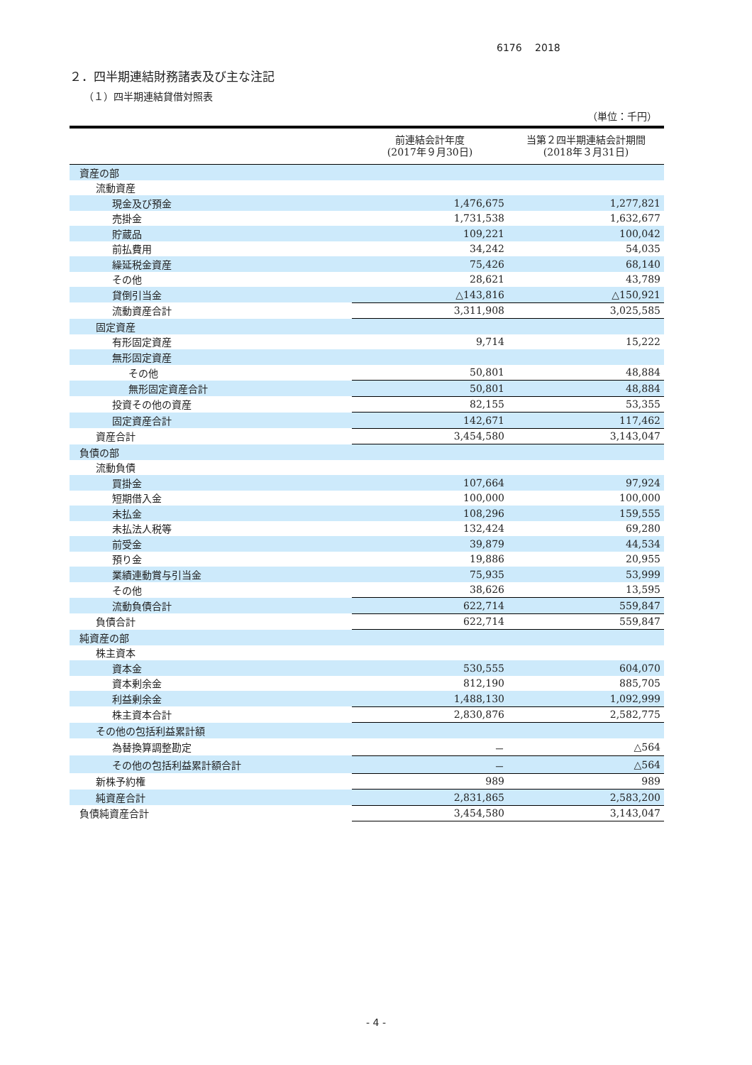6176　 2018
２．四半期連結財務諸表及び主な注記
（１）四半期連結貸借対照表
（単位：千円）
| | 前連結会計年度 (2017年９月30日) | 当第２四半期連結会計期間 (2018年３月31日) |
| --- | --- | --- |
| 資産の部 | | |
| 流動資産 | | |
| 現金及び預金 | 1,476,675 | 1,277,821 |
| 売掛金 | 1,731,538 | 1,632,677 |
| 貯蔵品 | 109,221 | 100,042 |
| 前払費用 | 34,242 | 54,035 |
| 繰延税金資産 | 75,426 | 68,140 |
| その他 | 28,621 | 43,789 |
| 貸倒引当金 | △143,816 | △150,921 |
| 流動資産合計 | 3,311,908 | 3,025,585 |
| 固定資産 | | |
| 有形固定資産 | 9,714 | 15,222 |
| 無形固定資産 | | |
| その他 | 50,801 | 48,884 |
| 無形固定資産合計 | 50,801 | 48,884 |
| 投資その他の資産 | 82,155 | 53,355 |
| 固定資産合計 | 142,671 | 117,462 |
| 資産合計 | 3,454,580 | 3,143,047 |
| 負債の部 | | |
| 流動負債 | | |
| 買掛金 | 107,664 | 97,924 |
| 短期借入金 | 100,000 | 100,000 |
| 未払金 | 108,296 | 159,555 |
| 未払法人税等 | 132,424 | 69,280 |
| 前受金 | 39,879 | 44,534 |
| 預り金 | 19,886 | 20,955 |
| 業績連動賞与引当金 | 75,935 | 53,999 |
| その他 | 38,626 | 13,595 |
| 流動負債合計 | 622,714 | 559,847 |
| 負債合計 | 622,714 | 559,847 |
| 純資産の部 | | |
| 株主資本 | | |
| 資本金 | 530,555 | 604,070 |
| 資本剰余金 | 812,190 | 885,705 |
| 利益剰余金 | 1,488,130 | 1,092,999 |
| 株主資本合計 | 2,830,876 | 2,582,775 |
| その他の包括利益累計額 | | |
| 為替換算調整勘定 | － | △564 |
| その他の包括利益累計額合計 | － | △564 |
| 新株予約権 | 989 | 989 |
| 純資産合計 | 2,831,865 | 2,583,200 |
| 負債純資産合計 | 3,454,580 | 3,143,047 |
- 4 -